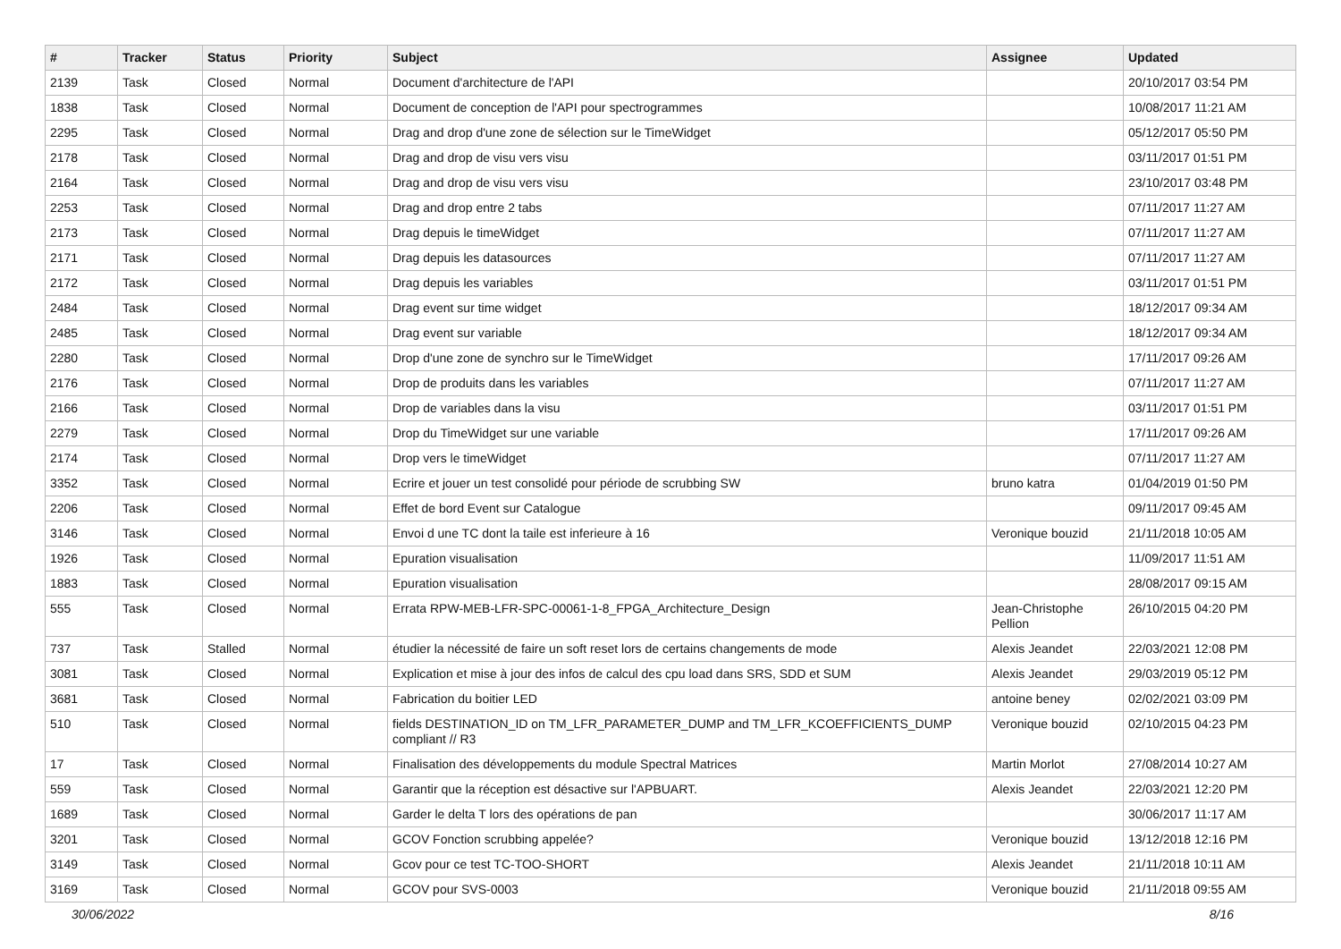| # | Tracker | Status | Priority | Subject | Assignee | Updated |
| --- | --- | --- | --- | --- | --- | --- |
| 2139 | Task | Closed | Normal | Document d'architecture de l'API | | 20/10/2017 03:54 PM |
| 1838 | Task | Closed | Normal | Document de conception de l'API pour spectrogrammes | | 10/08/2017 11:21 AM |
| 2295 | Task | Closed | Normal | Drag and drop d'une zone de sélection sur le TimeWidget | | 05/12/2017 05:50 PM |
| 2178 | Task | Closed | Normal | Drag and drop de visu vers visu | | 03/11/2017 01:51 PM |
| 2164 | Task | Closed | Normal | Drag and drop de visu vers visu | | 23/10/2017 03:48 PM |
| 2253 | Task | Closed | Normal | Drag and drop entre 2 tabs | | 07/11/2017 11:27 AM |
| 2173 | Task | Closed | Normal | Drag depuis le timeWidget | | 07/11/2017 11:27 AM |
| 2171 | Task | Closed | Normal | Drag depuis les datasources | | 07/11/2017 11:27 AM |
| 2172 | Task | Closed | Normal | Drag depuis les variables | | 03/11/2017 01:51 PM |
| 2484 | Task | Closed | Normal | Drag event sur time widget | | 18/12/2017 09:34 AM |
| 2485 | Task | Closed | Normal | Drag event sur variable | | 18/12/2017 09:34 AM |
| 2280 | Task | Closed | Normal | Drop d'une zone de synchro sur le TimeWidget | | 17/11/2017 09:26 AM |
| 2176 | Task | Closed | Normal | Drop de produits dans les variables | | 07/11/2017 11:27 AM |
| 2166 | Task | Closed | Normal | Drop de variables dans la visu | | 03/11/2017 01:51 PM |
| 2279 | Task | Closed | Normal | Drop du TimeWidget sur une variable | | 17/11/2017 09:26 AM |
| 2174 | Task | Closed | Normal | Drop vers le timeWidget | | 07/11/2017 11:27 AM |
| 3352 | Task | Closed | Normal | Ecrire et jouer un test consolidé pour période de scrubbing SW | bruno katra | 01/04/2019 01:50 PM |
| 2206 | Task | Closed | Normal | Effet de bord Event sur Catalogue | | 09/11/2017 09:45 AM |
| 3146 | Task | Closed | Normal | Envoi d une TC dont la taile est inferieure à 16 | Veronique bouzid | 21/11/2018 10:05 AM |
| 1926 | Task | Closed | Normal | Epuration visualisation | | 11/09/2017 11:51 AM |
| 1883 | Task | Closed | Normal | Epuration visualisation | | 28/08/2017 09:15 AM |
| 555 | Task | Closed | Normal | Errata RPW-MEB-LFR-SPC-00061-1-8_FPGA_Architecture_Design | Jean-Christophe Pellion | 26/10/2015 04:20 PM |
| 737 | Task | Stalled | Normal | étudier la nécessité de faire un soft reset lors de certains changements de mode | Alexis Jeandet | 22/03/2021 12:08 PM |
| 3081 | Task | Closed | Normal | Explication et mise à jour des infos de calcul des cpu load dans SRS, SDD et SUM | Alexis Jeandet | 29/03/2019 05:12 PM |
| 3681 | Task | Closed | Normal | Fabrication du boitier LED | antoine beney | 02/02/2021 03:09 PM |
| 510 | Task | Closed | Normal | fields DESTINATION_ID on TM_LFR_PARAMETER_DUMP and TM_LFR_KCOEFFICIENTS_DUMP compliant // R3 | Veronique bouzid | 02/10/2015 04:23 PM |
| 17 | Task | Closed | Normal | Finalisation des développements du module Spectral Matrices | Martin Morlot | 27/08/2014 10:27 AM |
| 559 | Task | Closed | Normal | Garantir que la réception est désactive sur l'APBUART. | Alexis Jeandet | 22/03/2021 12:20 PM |
| 1689 | Task | Closed | Normal | Garder le delta T lors des opérations de pan | | 30/06/2017 11:17 AM |
| 3201 | Task | Closed | Normal | GCOV Fonction scrubbing appelée? | Veronique bouzid | 13/12/2018 12:16 PM |
| 3149 | Task | Closed | Normal | Gcov pour ce test TC-TOO-SHORT | Alexis Jeandet | 21/11/2018 10:11 AM |
| 3169 | Task | Closed | Normal | GCOV pour SVS-0003 | Veronique bouzid | 21/11/2018 09:55 AM |
30/06/2022 8/16